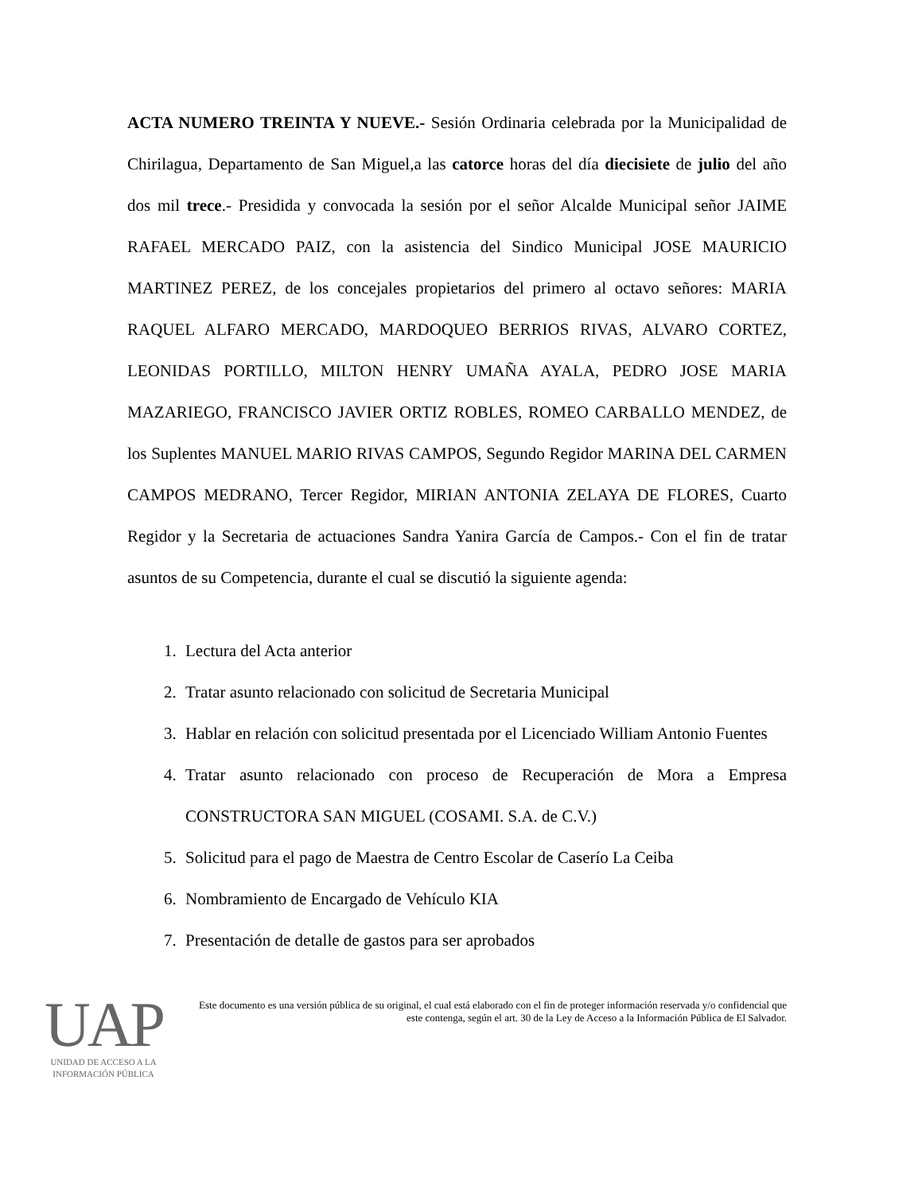ACTA NUMERO TREINTA Y NUEVE.- Sesión Ordinaria celebrada por la Municipalidad de Chirilagua, Departamento de San Miguel,a las catorce horas del día diecisiete de julio del año dos mil trece.- Presidida y convocada la sesión por el señor Alcalde Municipal señor JAIME RAFAEL MERCADO PAIZ, con la asistencia del Sindico Municipal JOSE MAURICIO MARTINEZ PEREZ, de los concejales propietarios del primero al octavo señores: MARIA RAQUEL ALFARO MERCADO, MARDOQUEO BERRIOS RIVAS, ALVARO CORTEZ, LEONIDAS PORTILLO, MILTON HENRY UMAÑA AYALA, PEDRO JOSE MARIA MAZARIEGO, FRANCISCO JAVIER ORTIZ ROBLES, ROMEO CARBALLO MENDEZ, de los Suplentes MANUEL MARIO RIVAS CAMPOS, Segundo Regidor MARINA DEL CARMEN CAMPOS MEDRANO, Tercer Regidor, MIRIAN ANTONIA ZELAYA DE FLORES, Cuarto Regidor y la Secretaria de actuaciones Sandra Yanira García de Campos.- Con el fin de tratar asuntos de su Competencia, durante el cual se discutió la siguiente agenda:
1. Lectura del Acta anterior
2. Tratar asunto relacionado con solicitud de Secretaria Municipal
3. Hablar en relación con solicitud presentada por el Licenciado William Antonio Fuentes
4. Tratar asunto relacionado con proceso de Recuperación de Mora a Empresa CONSTRUCTORA SAN MIGUEL (COSAMI. S.A. de C.V.)
5. Solicitud para el pago de Maestra de Centro Escolar de Caserío La Ceiba
6. Nombramiento de Encargado de Vehículo KIA
7. Presentación de detalle de gastos para ser aprobados
UAP
UNIDAD DE ACCESO A LA
INFORMACIÓN PÚBLICA
Este documento es una versión pública de su original, el cual está elaborado con el fin de proteger información reservada y/o confidencial que este contenga, según el art. 30 de la Ley de Acceso a la Información Pública de El Salvador.